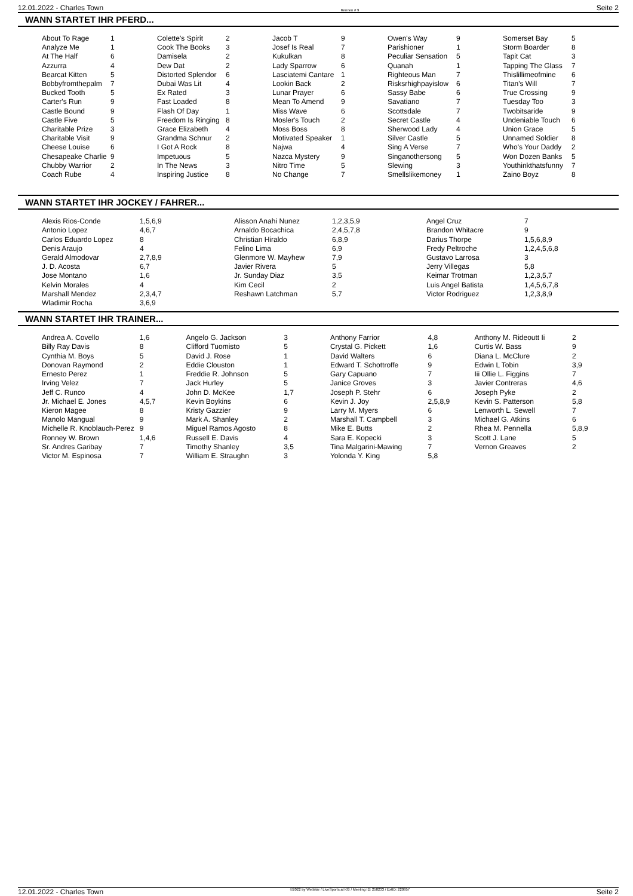12.01.2022 - Charles Town Rennen # 9 Seite 2
WANN STARTET IHR PFERD...
| About To Rage | 1 | Colette's Spirit | 2 | Jacob T | 9 | Owen's Way | 9 | Somerset Bay | 5 |
| Analyze Me | 1 | Cook The Books | 3 | Josef Is Real | 7 | Parishioner | 1 | Storm Boarder | 8 |
| At The Half | 6 | Damisela | 2 | Kukulkan | 8 | Peculiar Sensation | 5 | Tapit Cat | 3 |
| Azzurra | 4 | Dew Dat | 2 | Lady Sparrow | 6 | Quanah | 1 | Tapping The Glass | 7 |
| Bearcat Kitten | 5 | Distorted Splendor | 6 | Lasciatemi Cantare | 1 | Righteous Man | 7 | Thislillimeofmine | 6 |
| Bobbyfromthepalm | 7 | Dubai Was Lit | 4 | Lookin Back | 2 | Risksrhighpayislow | 6 | Titan's Will | 7 |
| Bucked Tooth | 5 | Ex Rated | 3 | Lunar Prayer | 6 | Sassy Babe | 6 | True Crossing | 9 |
| Carter's Run | 9 | Fast Loaded | 8 | Mean To Amend | 9 | Savatiano | 7 | Tuesday Too | 3 |
| Castle Bound | 9 | Flash Of Day | 1 | Miss Wave | 6 | Scottsdale | 7 | Twobitsaride | 9 |
| Castle Five | 5 | Freedom Is Ringing | 8 | Mosler's Touch | 2 | Secret Castle | 4 | Undeniable Touch | 6 |
| Charitable Prize | 3 | Grace Elizabeth | 4 | Moss Boss | 8 | Sherwood Lady | 4 | Union Grace | 5 |
| Charitable Visit | 9 | Grandma Schnur | 2 | Motivated Speaker | 1 | Silver Castle | 5 | Unnamed Soldier | 8 |
| Cheese Louise | 6 | I Got A Rock | 8 | Najwa | 4 | Sing A Verse | 7 | Who's Your Daddy | 2 |
| Chesapeake Charlie | 9 | Impetuous | 5 | Nazca Mystery | 9 | Singanothersong | 5 | Won Dozen Banks | 5 |
| Chubby Warrior | 2 | In The News | 3 | Nitro Time | 5 | Slewing | 3 | Youthinkthatsfunny | 7 |
| Coach Rube | 4 | Inspiring Justice | 8 | No Change | 7 | Smellslikemoney | 1 | Zaino Boyz | 8 |
WANN STARTET IHR JOCKEY / FAHRER...
| Alexis Rios-Conde | 1,5,6,9 | Alisson Anahi Nunez | 1,2,3,5,9 | Angel Cruz | 7 |
| Antonio Lopez | 4,6,7 | Arnaldo Bocachica | 2,4,5,7,8 | Brandon Whitacre | 9 |
| Carlos Eduardo Lopez | 8 | Christian Hiraldo | 6,8,9 | Darius Thorpe | 1,5,6,8,9 |
| Denis Araujo | 4 | Felino Lima | 6,9 | Fredy Peltroche | 1,2,4,5,6,8 |
| Gerald Almodovar | 2,7,8,9 | Glenmore W. Mayhew | 7,9 | Gustavo Larrosa | 3 |
| J. D. Acosta | 6,7 | Javier Rivera | 5 | Jerry Villegas | 5,8 |
| Jose Montano | 1,6 | Jr. Sunday Diaz | 3,5 | Keimar Trotman | 1,2,3,5,7 |
| Kelvin Morales | 4 | Kim Cecil | 2 | Luis Angel Batista | 1,4,5,6,7,8 |
| Marshall Mendez | 2,3,4,7 | Reshawn Latchman | 5,7 | Victor Rodriguez | 1,2,3,8,9 |
| Wladimir Rocha | 3,6,9 | | | | |
WANN STARTET IHR TRAINER...
| Andrea A. Covello | 1,6 | Angelo G. Jackson | 3 | Anthony Farrior | 4,8 | Anthony M. Rideoutt Ii | 2 |
| Billy Ray Davis | 8 | Clifford Tuomisto | 5 | Crystal G. Pickett | 1,6 | Curtis W. Bass | 9 |
| Cynthia M. Boys | 5 | David J. Rose | 1 | David Walters | 6 | Diana L. McClure | 2 |
| Donovan Raymond | 2 | Eddie Clouston | 1 | Edward T. Schottroffe | 9 | Edwin L Tobin | 3,9 |
| Ernesto Perez | 1 | Freddie R. Johnson | 5 | Gary Capuano | 7 | Iii Ollie L. Figgins | 7 |
| Irving Velez | 7 | Jack Hurley | 5 | Janice Groves | 3 | Javier Contreras | 4,6 |
| Jeff C. Runco | 4 | John D. McKee | 1,7 | Joseph P. Stehr | 6 | Joseph Pyke | 2 |
| Jr. Michael E. Jones | 4,5,7 | Kevin Boykins | 6 | Kevin J. Joy | 2,5,8,9 | Kevin S. Patterson | 5,8 |
| Kieron Magee | 8 | Kristy Gazzier | 9 | Larry M. Myers | 6 | Lenworth L. Sewell | 7 |
| Manolo Mangual | 9 | Mark A. Shanley | 2 | Marshall T. Campbell | 3 | Michael G. Atkins | 6 |
| Michelle R. Knoblauch-Perez | 9 | Miguel Ramos Agosto | 8 | Mike E. Butts | 2 | Rhea M. Pennella | 5,8,9 |
| Ronney W. Brown | 1,4,6 | Russell E. Davis | 4 | Sara E. Kopecki | 3 | Scott J. Lane | 5 |
| Sr. Andres Garibay | 7 | Timothy Shanley | 3,5 | Tina Malgarini-Mawing | 7 | Vernon Greaves | 2 |
| Victor M. Espinosa | 7 | William E. Straughn | 3 | Yolonda Y. King | 5,8 | | |
12.01.2022 - Charles Town ©2022 by Wettstar / LiveSports.at KG / Meeting ID: 258233 / ExtID: 220857 Seite 2